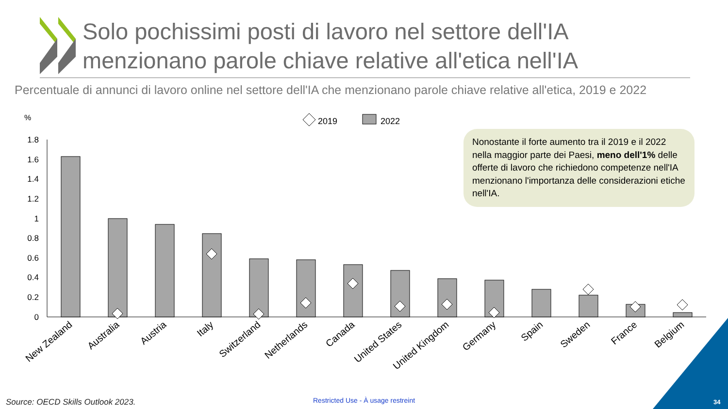Solo pochissimi posti di lavoro nel settore dell'IA
menzionano parole chiave relative all'etica nell'IA
Percentuale di annunci di lavoro online nel settore dell'IA che menzionano parole chiave relative all'etica, 2019 e 2022
%
2019
2022
0
0.2
0.4
0.6
0.8
1
1.2
1.4
1.6
1.8
New Zealand
Australia
Austria
Italy
Switzerland
Netherlands
Canada
United States
United Kingdom
Germany
Spain
Sweden
France
Belgium
Nonostante il forte aumento tra il 2019 e il 2022 nella maggior parte dei Paesi, meno dell'1% delle offerte di lavoro che richiedono competenze nell'IA menzionano l'importanza delle considerazioni etiche nell'IA.
Source: OECD Skills Outlook 2023.
Restricted Use - À usage restreint
34